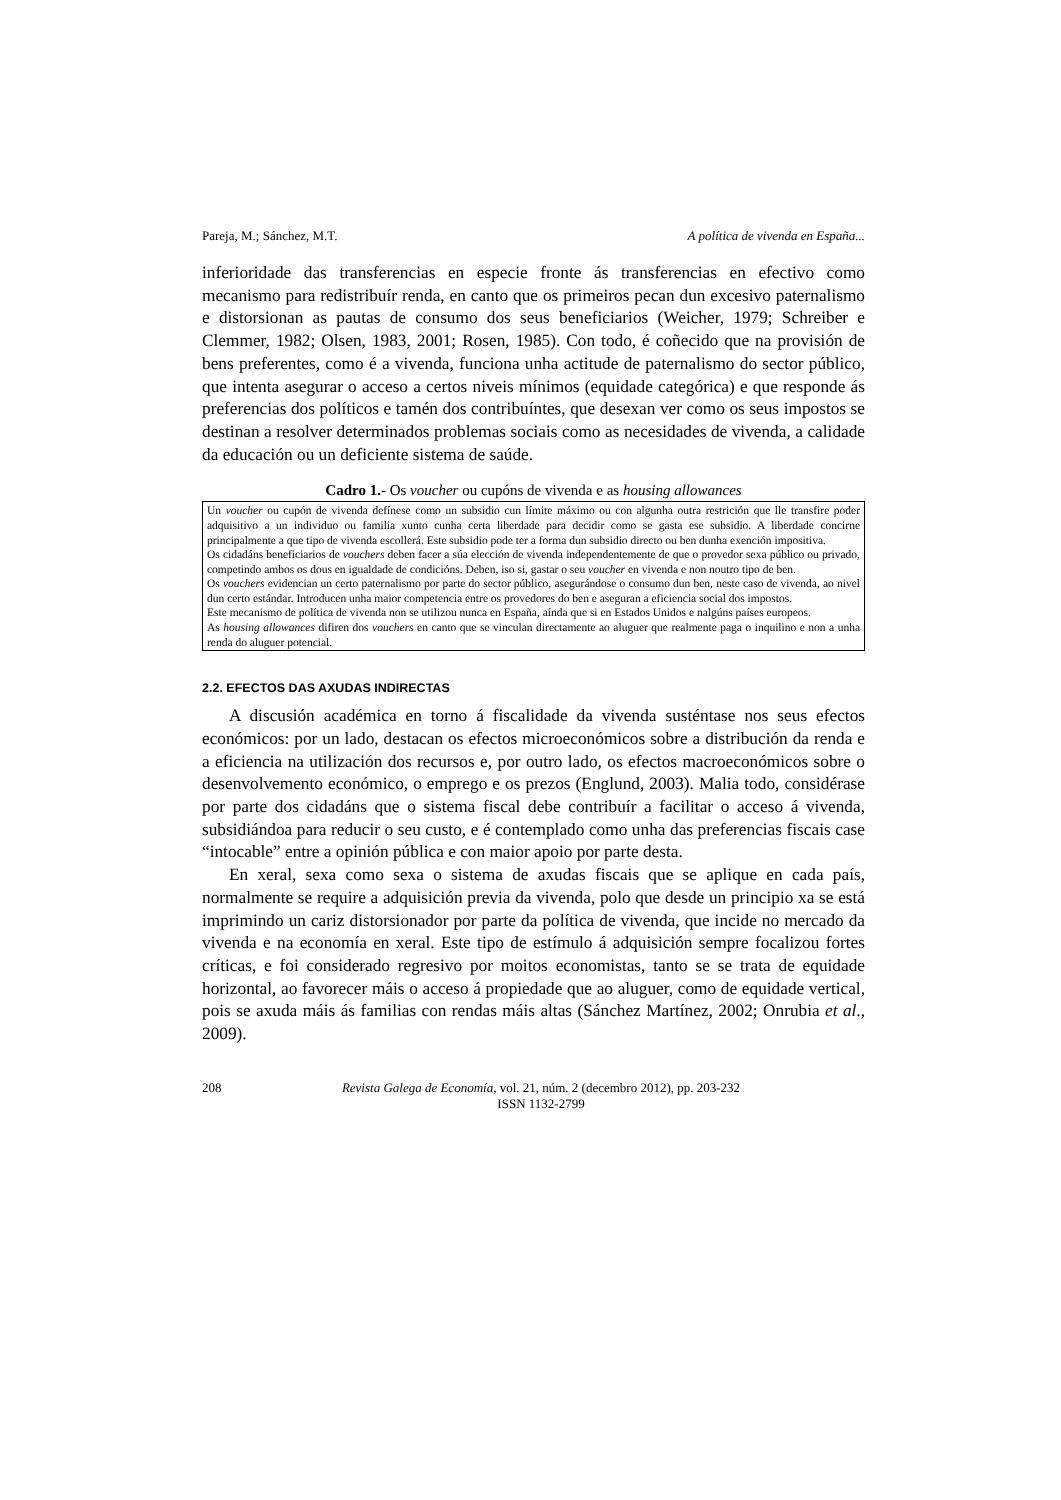Pareja, M.; Sánchez, M.T. A política de vivenda en España...
inferioridade das transferencias en especie fronte ás transferencias en efectivo como mecanismo para redistribuír renda, en canto que os primeiros pecan dun excesivo paternalismo e distorsionan as pautas de consumo dos seus beneficiarios (Weicher, 1979; Schreiber e Clemmer, 1982; Olsen, 1983, 2001; Rosen, 1985). Con todo, é coñecido que na provisión de bens preferentes, como é a vivenda, funciona unha actitude de paternalismo do sector público, que intenta asegurar o acceso a certos niveis mínimos (equidade categórica) e que responde ás preferencias dos políticos e tamén dos contribuíntes, que desexan ver como os seus impostos se destinan a resolver determinados problemas sociais como as necesidades de vivenda, a calidade da educación ou un deficiente sistema de saúde.
Cadro 1.- Os voucher ou cupóns de vivenda e as housing allowances
Un voucher ou cupón de vivenda defínese como un subsidio cun límite máximo ou con algunha outra restrición que lle transfire poder adquisitivo a un individuo ou familia xunto cunha certa liberdade para decidir como se gasta ese subsidio. A liberdade concirne principalmente a que tipo de vivenda escollerá. Este subsidio pode ter a forma dun subsidio directo ou ben dunha exención impositiva.
Os cidadáns beneficiarios de vouchers deben facer a súa elección de vivenda independentemente de que o provedor sexa público ou privado, competindo ambos os dous en igualdade de condicións. Deben, iso si, gastar o seu voucher en vivenda e non noutro tipo de ben.
Os vouchers evidencian un certo paternalismo por parte do sector público, asegurándose o consumo dun ben, neste caso de vivenda, ao nivel dun certo estándar. Introducen unha maior competencia entre os provedores do ben e aseguran a eficiencia social dos impostos.
Este mecanismo de política de vivenda non se utilizou nunca en España, aínda que si en Estados Unidos e nalgúns países europeos.
As housing allowances difiren dos vouchers en canto que se vinculan directamente ao aluguer que realmente paga o inquilino e non a unha renda do aluguer potencial.
2.2. EFECTOS DAS AXUDAS INDIRECTAS
A discusión académica en torno á fiscalidade da vivenda susténtase nos seus efectos económicos: por un lado, destacan os efectos microeconómicos sobre a distribución da renda e a eficiencia na utilización dos recursos e, por outro lado, os efectos macroeconómicos sobre o desenvolvemento económico, o emprego e os prezos (Englund, 2003). Malia todo, considérase por parte dos cidadáns que o sistema fiscal debe contribuír a facilitar o acceso á vivenda, subsidiándoa para reducir o seu custo, e é contemplado como unha das preferencias fiscais case “intocable” entre a opinión pública e con maior apoio por parte desta.
En xeral, sexa como sexa o sistema de axudas fiscais que se aplique en cada país, normalmente se require a adquisición previa da vivenda, polo que desde un principio xa se está imprimindo un cariz distorsionador por parte da política de vivenda, que incide no mercado da vivenda e na economía en xeral. Este tipo de estímulo á adquisición sempre focalizou fortes críticas, e foi considerado regresivo por moitos economistas, tanto se se trata de equidade horizontal, ao favorecer máis o acceso á propiedade que ao aluguer, como de equidade vertical, pois se axuda máis ás familias con rendas máis altas (Sánchez Martínez, 2002; Onrubia et al., 2009).
208 Revista Galega de Economía, vol. 21, núm. 2 (decembro 2012), pp. 203-232
ISSN 1132-2799